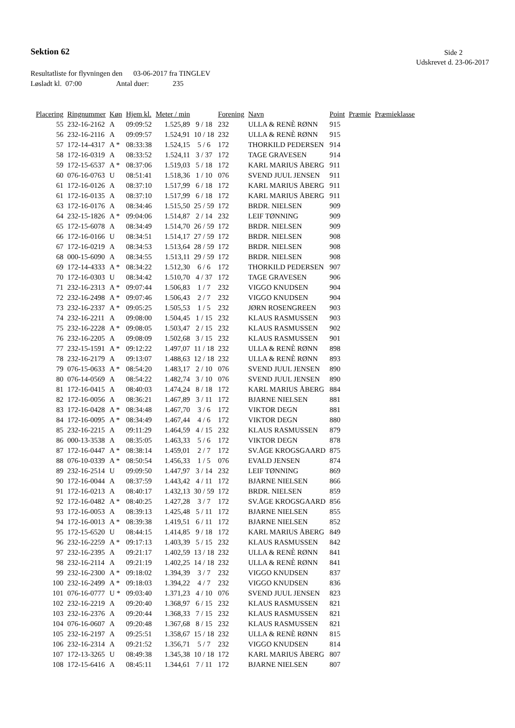Sektion 62 Side 2
Udskrevet d. 23-06-2017
Resultatliste for flyvningen den 03-06-2017 fra TINGLEV
Løsladt kl. 07:00 Antal duer: 235
| Placering | Ringnummer | Køn | Hjem kl. | Meter / min | | Forening | Navn | Point | Præmie | Præmieklasse |
| --- | --- | --- | --- | --- | --- | --- | --- | --- | --- | --- |
| 55 | 232-16-2162 | A | 09:09:52 | 1.525,89 | 9 / 18 | 232 | ULLA & RENÈ RØNN | 915 | | |
| 56 | 232-16-2116 | A | 09:09:57 | 1.524,91 | 10 / 18 | 232 | ULLA & RENÈ RØNN | 915 | | |
| 57 | 172-14-4317 | A * | 08:33:38 | 1.524,15 | 5 / 6 | 172 | THORKILD PEDERSEN | 914 | | |
| 58 | 172-16-0319 | A | 08:33:52 | 1.524,11 | 3 / 37 | 172 | TAGE GRAVESEN | 914 | | |
| 59 | 172-15-6537 | A * | 08:37:06 | 1.519,03 | 5 / 18 | 172 | KARL MARIUS ÅBERG | 911 | | |
| 60 | 076-16-0763 | U | 08:51:41 | 1.518,36 | 1 / 10 | 076 | SVEND JUUL JENSEN | 911 | | |
| 61 | 172-16-0126 | A | 08:37:10 | 1.517,99 | 6 / 18 | 172 | KARL MARIUS ÅBERG | 911 | | |
| 61 | 172-16-0135 | A | 08:37:10 | 1.517,99 | 6 / 18 | 172 | KARL MARIUS ÅBERG | 911 | | |
| 63 | 172-16-0176 | A | 08:34:46 | 1.515,50 | 25 / 59 | 172 | BRDR. NIELSEN | 909 | | |
| 64 | 232-15-1826 | A * | 09:04:06 | 1.514,87 | 2 / 14 | 232 | LEIF TØNNING | 909 | | |
| 65 | 172-15-6078 | A | 08:34:49 | 1.514,70 | 26 / 59 | 172 | BRDR. NIELSEN | 909 | | |
| 66 | 172-16-0166 | U | 08:34:51 | 1.514,17 | 27 / 59 | 172 | BRDR. NIELSEN | 908 | | |
| 67 | 172-16-0219 | A | 08:34:53 | 1.513,64 | 28 / 59 | 172 | BRDR. NIELSEN | 908 | | |
| 68 | 000-15-6090 | A | 08:34:55 | 1.513,11 | 29 / 59 | 172 | BRDR. NIELSEN | 908 | | |
| 69 | 172-14-4333 | A * | 08:34:22 | 1.512,30 | 6 / 6 | 172 | THORKILD PEDERSEN | 907 | | |
| 70 | 172-16-0303 | U | 08:34:42 | 1.510,70 | 4 / 37 | 172 | TAGE GRAVESEN | 906 | | |
| 71 | 232-16-2313 | A * | 09:07:44 | 1.506,83 | 1 / 7 | 232 | VIGGO KNUDSEN | 904 | | |
| 72 | 232-16-2498 | A * | 09:07:46 | 1.506,43 | 2 / 7 | 232 | VIGGO KNUDSEN | 904 | | |
| 73 | 232-16-2337 | A * | 09:05:25 | 1.505,53 | 1 / 5 | 232 | JØRN ROSENGREEN | 903 | | |
| 74 | 232-16-2211 | A | 09:08:00 | 1.504,45 | 1 / 15 | 232 | KLAUS RASMUSSEN | 903 | | |
| 75 | 232-16-2228 | A * | 09:08:05 | 1.503,47 | 2 / 15 | 232 | KLAUS RASMUSSEN | 902 | | |
| 76 | 232-16-2205 | A | 09:08:09 | 1.502,68 | 3 / 15 | 232 | KLAUS RASMUSSEN | 901 | | |
| 77 | 232-15-1591 | A * | 09:12:22 | 1.497,07 | 11 / 18 | 232 | ULLA & RENÈ RØNN | 898 | | |
| 78 | 232-16-2179 | A | 09:13:07 | 1.488,63 | 12 / 18 | 232 | ULLA & RENÈ RØNN | 893 | | |
| 79 | 076-15-0633 | A * | 08:54:20 | 1.483,17 | 2 / 10 | 076 | SVEND JUUL JENSEN | 890 | | |
| 80 | 076-14-0569 | A | 08:54:22 | 1.482,74 | 3 / 10 | 076 | SVEND JUUL JENSEN | 890 | | |
| 81 | 172-16-0415 | A | 08:40:03 | 1.474,24 | 8 / 18 | 172 | KARL MARIUS ÅBERG | 884 | | |
| 82 | 172-16-0056 | A | 08:36:21 | 1.467,89 | 3 / 11 | 172 | BJARNE NIELSEN | 881 | | |
| 83 | 172-16-0428 | A * | 08:34:48 | 1.467,70 | 3 / 6 | 172 | VIKTOR DEGN | 881 | | |
| 84 | 172-16-0095 | A * | 08:34:49 | 1.467,44 | 4 / 6 | 172 | VIKTOR DEGN | 880 | | |
| 85 | 232-16-2215 | A | 09:11:29 | 1.464,59 | 4 / 15 | 232 | KLAUS RASMUSSEN | 879 | | |
| 86 | 000-13-3538 | A | 08:35:05 | 1.463,33 | 5 / 6 | 172 | VIKTOR DEGN | 878 | | |
| 87 | 172-16-0447 | A * | 08:38:14 | 1.459,01 | 2 / 7 | 172 | SV.ÅGE KROGSGAARD | 875 | | |
| 88 | 076-10-0339 | A * | 08:50:54 | 1.456,33 | 1 / 5 | 076 | EVALD JENSEN | 874 | | |
| 89 | 232-16-2514 | U | 09:09:50 | 1.447,97 | 3 / 14 | 232 | LEIF TØNNING | 869 | | |
| 90 | 172-16-0044 | A | 08:37:59 | 1.443,42 | 4 / 11 | 172 | BJARNE NIELSEN | 866 | | |
| 91 | 172-16-0213 | A | 08:40:17 | 1.432,13 | 30 / 59 | 172 | BRDR. NIELSEN | 859 | | |
| 92 | 172-16-0482 | A * | 08:40:25 | 1.427,28 | 3 / 7 | 172 | SV.ÅGE KROGSGAARD | 856 | | |
| 93 | 172-16-0053 | A | 08:39:13 | 1.425,48 | 5 / 11 | 172 | BJARNE NIELSEN | 855 | | |
| 94 | 172-16-0013 | A * | 08:39:38 | 1.419,51 | 6 / 11 | 172 | BJARNE NIELSEN | 852 | | |
| 95 | 172-15-6520 | U | 08:44:15 | 1.414,85 | 9 / 18 | 172 | KARL MARIUS ÅBERG | 849 | | |
| 96 | 232-16-2259 | A * | 09:17:13 | 1.403,39 | 5 / 15 | 232 | KLAUS RASMUSSEN | 842 | | |
| 97 | 232-16-2395 | A | 09:21:17 | 1.402,59 | 13 / 18 | 232 | ULLA & RENÈ RØNN | 841 | | |
| 98 | 232-16-2114 | A | 09:21:19 | 1.402,25 | 14 / 18 | 232 | ULLA & RENÈ RØNN | 841 | | |
| 99 | 232-16-2300 | A * | 09:18:02 | 1.394,39 | 3 / 7 | 232 | VIGGO KNUDSEN | 837 | | |
| 100 | 232-16-2499 | A * | 09:18:03 | 1.394,22 | 4 / 7 | 232 | VIGGO KNUDSEN | 836 | | |
| 101 | 076-16-0777 | U * | 09:03:40 | 1.371,23 | 4 / 10 | 076 | SVEND JUUL JENSEN | 823 | | |
| 102 | 232-16-2219 | A | 09:20:40 | 1.368,97 | 6 / 15 | 232 | KLAUS RASMUSSEN | 821 | | |
| 103 | 232-16-2376 | A | 09:20:44 | 1.368,33 | 7 / 15 | 232 | KLAUS RASMUSSEN | 821 | | |
| 104 | 076-16-0607 | A | 09:20:48 | 1.367,68 | 8 / 15 | 232 | KLAUS RASMUSSEN | 821 | | |
| 105 | 232-16-2197 | A | 09:25:51 | 1.358,67 | 15 / 18 | 232 | ULLA & RENÈ RØNN | 815 | | |
| 106 | 232-16-2314 | A | 09:21:52 | 1.356,71 | 5 / 7 | 232 | VIGGO KNUDSEN | 814 | | |
| 107 | 172-13-3265 | U | 08:49:38 | 1.345,38 | 10 / 18 | 172 | KARL MARIUS ÅBERG | 807 | | |
| 108 | 172-15-6416 | A | 08:45:11 | 1.344,61 | 7 / 11 | 172 | BJARNE NIELSEN | 807 | | |